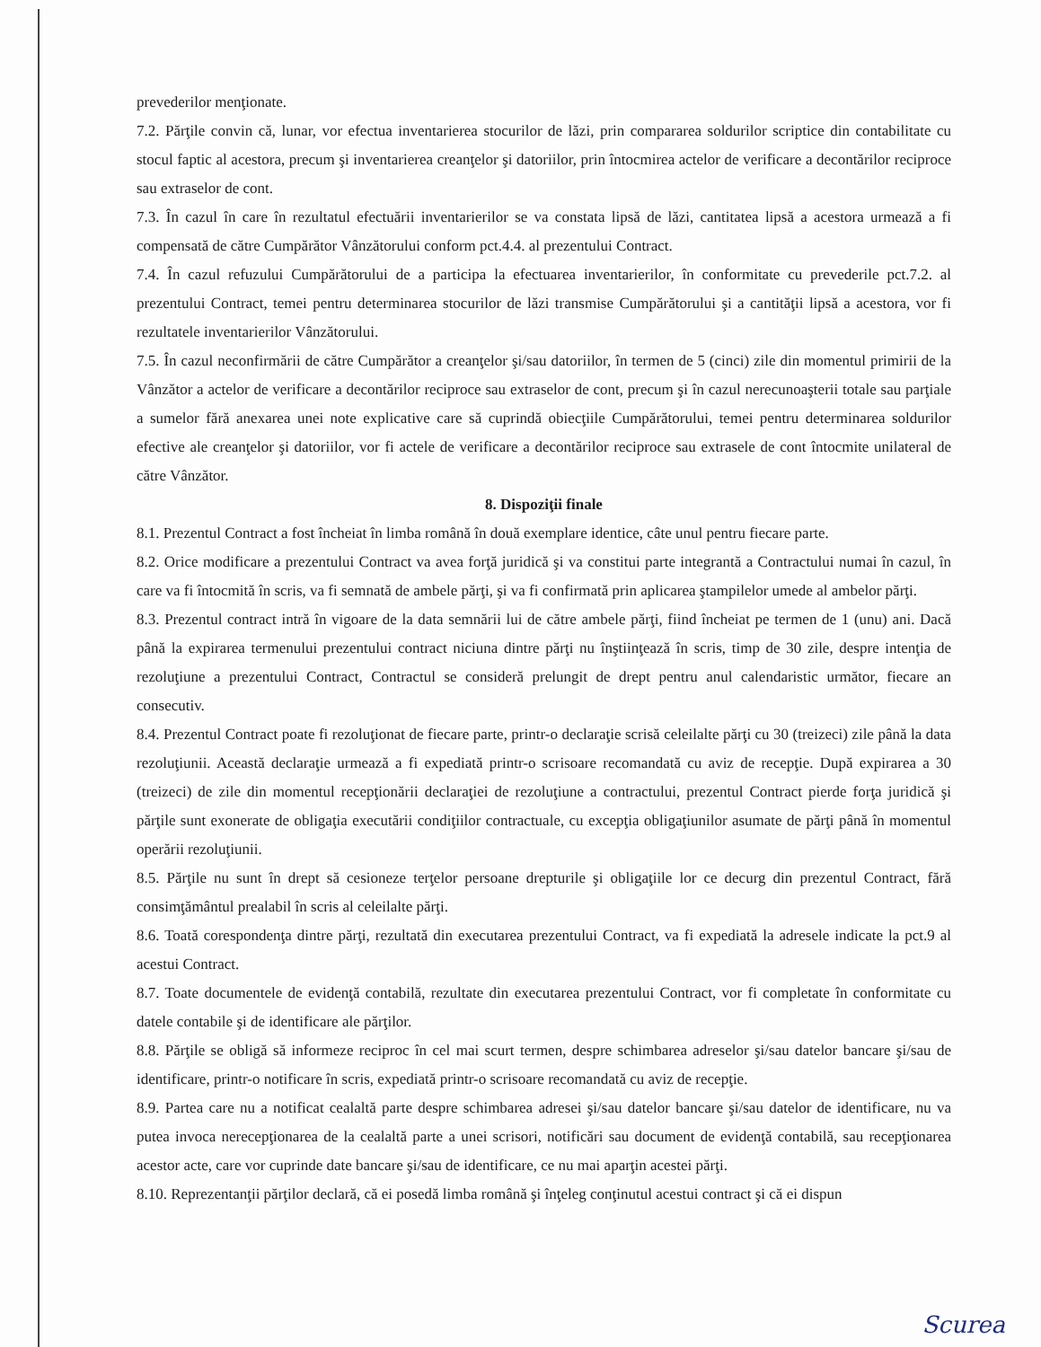prevederilor menţionate.
7.2. Părţile convin că, lunar, vor efectua inventarierea stocurilor de lăzi, prin compararea soldurilor scriptice din contabilitate cu stocul faptic al acestora, precum şi inventarierea creanţelor şi datoriilor, prin întocmirea actelor de verificare a decontărilor reciproce sau extraselor de cont.
7.3. În cazul în care în rezultatul efectuării inventarierilor se va constata lipsă de lăzi, cantitatea lipsă a acestora urmează a fi compensată de către Cumpărător Vânzătorului conform pct.4.4. al prezentului Contract.
7.4. În cazul refuzului Cumpărătorului de a participa la efectuarea inventarierilor, în conformitate cu prevederile pct.7.2. al prezentului Contract, temei pentru determinarea stocurilor de lăzi transmise Cumpărătorului şi a cantităţii lipsă a acestora, vor fi rezultatele inventarierilor Vânzătorului.
7.5. În cazul neconfirmării de către Cumpărător a creanţelor şi/sau datoriilor, în termen de 5 (cinci) zile din momentul primirii de la Vânzător a actelor de verificare a decontărilor reciproce sau extraselor de cont, precum şi în cazul nerecunoaşterii totale sau parţiale a sumelor fără anexarea unei note explicative care să cuprindă obiecţiile Cumpărătorului, temei pentru determinarea soldurilor efective ale creanţelor şi datoriilor, vor fi actele de verificare a decontărilor reciproce sau extrasele de cont întocmite unilateral de către Vânzător.
8. Dispoziţii finale
8.1. Prezentul Contract a fost încheiat în limba română în două exemplare identice, câte unul pentru fiecare parte.
8.2. Orice modificare a prezentului Contract va avea forţă juridică şi va constitui parte integrantă a Contractului numai în cazul, în care va fi întocmită în scris, va fi semnată de ambele părţi, şi va fi confirmată prin aplicarea ştampilelor umede al ambelor părţi.
8.3. Prezentul contract intră în vigoare de la data semnării lui de către ambele părţi, fiind încheiat pe termen de 1 (unu) ani. Dacă până la expirarea termenului prezentului contract niciuna dintre părţi nu înştiinţează în scris, timp de 30 zile, despre intenţia de rezoluţiune a prezentului Contract, Contractul se consideră prelungit de drept pentru anul calendaristic următor, fiecare an consecutiv.
8.4. Prezentul Contract poate fi rezoluţionat de fiecare parte, printr-o declaraţie scrisă celeilalte părţi cu 30 (treizeci) zile până la data rezoluţiunii. Această declaraţie urmează a fi expediată printr-o scrisoare recomandată cu aviz de recepţie. După expirarea a 30 (treizeci) de zile din momentul recepţionării declaraţiei de rezoluţiune a contractului, prezentul Contract pierde forţa juridică şi părţile sunt exonerate de obligaţia executării condiţiilor contractuale, cu excepţia obligaţiunilor asumate de părţi până în momentul operării rezoluţiunii.
8.5. Părţile nu sunt în drept să cesioneze terţelor persoane drepturile şi obligaţiile lor ce decurg din prezentul Contract, fără consimţământul prealabil în scris al celeilalte părţi.
8.6. Toată corespondenţa dintre părţi, rezultată din executarea prezentului Contract, va fi expediată la adresele indicate la pct.9 al acestui Contract.
8.7. Toate documentele de evidenţă contabilă, rezultate din executarea prezentului Contract, vor fi completate în conformitate cu datele contabile şi de identificare ale părţilor.
8.8. Părţile se obligă să informeze reciproc în cel mai scurt termen, despre schimbarea adreselor şi/sau datelor bancare şi/sau de identificare, printr-o notificare în scris, expediată printr-o scrisoare recomandată cu aviz de recepţie.
8.9. Partea care nu a notificat cealaltă parte despre schimbarea adresei şi/sau datelor bancare şi/sau datelor de identificare, nu va putea invoca nerecepţionarea de la cealaltă parte a unei scrisori, notificări sau document de evidenţă contabilă, sau recepţionarea acestor acte, care vor cuprinde date bancare şi/sau de identificare, ce nu mai aparţin acestei părţi.
8.10. Reprezentanţii părţilor declară, că ei posedă limba română şi înţeleg conţinutul acestui contract şi că ei dispun
Scurea